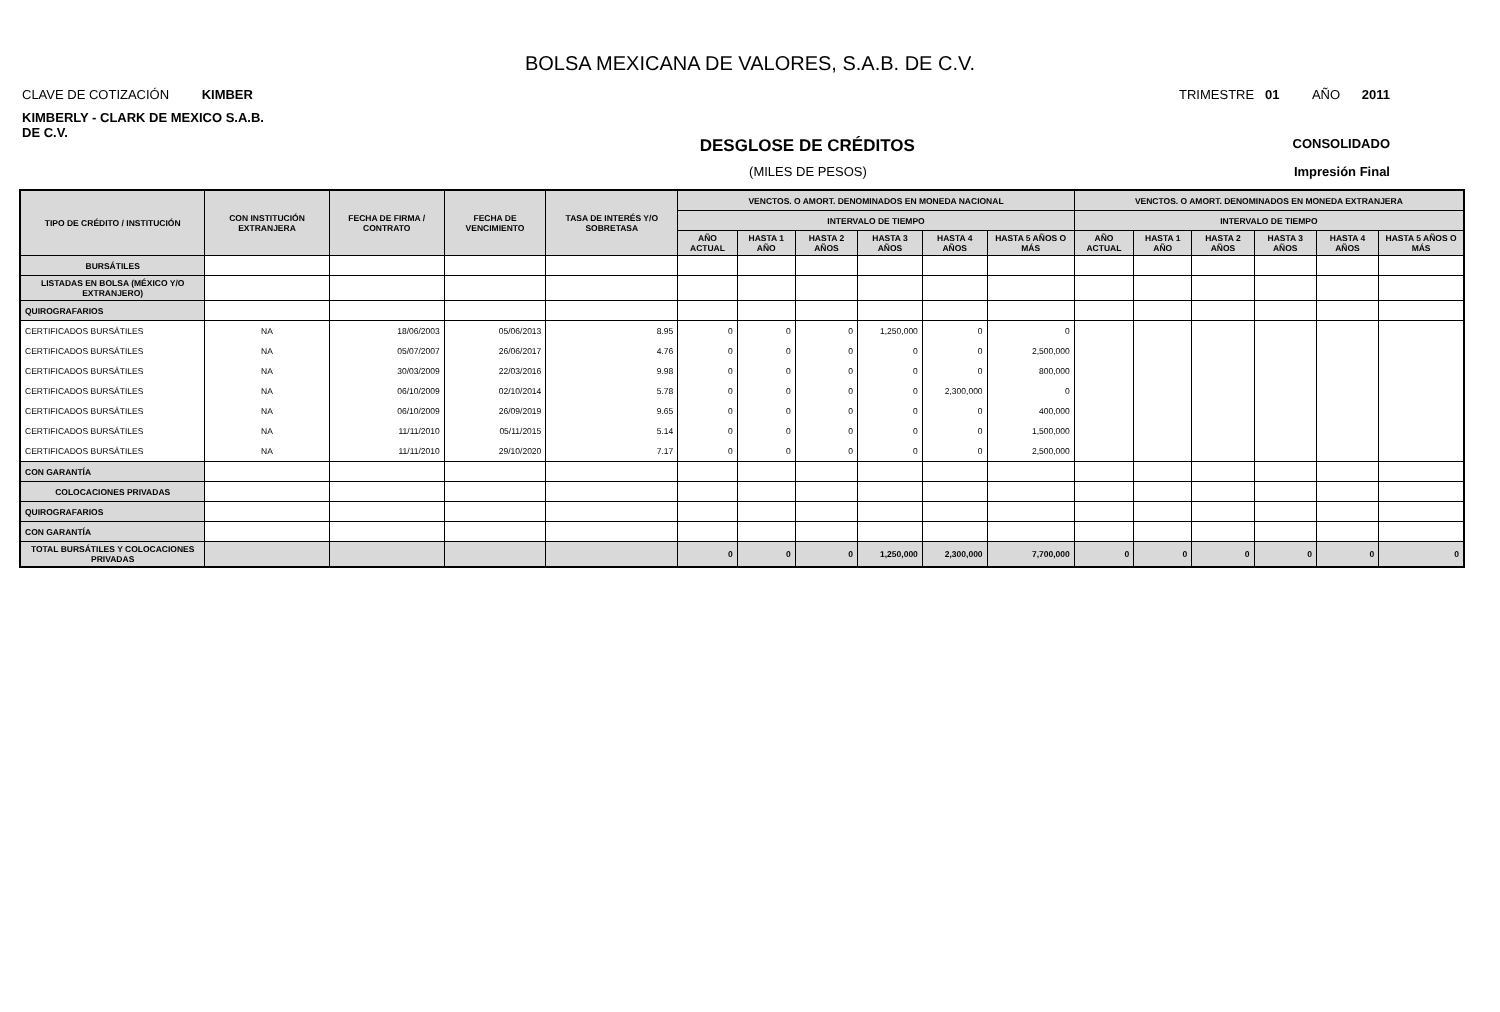BOLSA MEXICANA DE VALORES, S.A.B. DE C.V.
CLAVE DE COTIZACIÓN KIMBER TRIMESTRE 01 AÑO 2011
KIMBERLY - CLARK DE MEXICO S.A.B. DE C.V.
DESGLOSE DE CRÉDITOS CONSOLIDADO
(MILES DE PESOS) Impresión Final
| TIPO DE CRÉDITO / INSTITUCIÓN | CON INSTITUCIÓN EXTRANJERA | FECHA DE FIRMA / CONTRATO | FECHA DE VENCIMIENTO | TASA DE INTERÉS Y/O SOBRETASA | VENCTOS. O AMORT. DENOMINADOS EN MONEDA NACIONAL | | | | | | VENCTOS. O AMORT. DENOMINADOS EN MONEDA EXTRANJERA | | | | | |
| --- | --- | --- | --- | --- | --- | --- | --- | --- | --- | --- | --- | --- | --- | --- | --- | --- |
| | | | | | INTERVALO DE TIEMPO | | | | | | INTERVALO DE TIEMPO | | | | | |
| | | | | | AÑO ACTUAL | HASTA 1 AÑO | HASTA 2 AÑOS | HASTA 3 AÑOS | HASTA 4 AÑOS | HASTA 5 AÑOS O MÁS | AÑO ACTUAL | HASTA 1 AÑO | HASTA 2 AÑOS | HASTA 3 AÑOS | HASTA 4 AÑOS | HASTA 5 AÑOS O MÁS |
| BURSÁTILES | | | | | | | | | | | | | | | | |
| LISTADAS EN BOLSA (MÉXICO Y/O EXTRANJERO) | | | | | | | | | | | | | | | | |
| QUIROGRAFARIOS | | | | | | | | | | | | | | | | |
| CERTIFICADOS BURSÁTILES | NA | 18/06/2003 | 05/06/2013 | 8.95 | 0 | 0 | 0 | 1,250,000 | 0 | 0 | | | | | | |
| CERTIFICADOS BURSÁTILES | NA | 05/07/2007 | 26/06/2017 | 4.76 | 0 | 0 | 0 | 0 | 0 | 2,500,000 | | | | | | |
| CERTIFICADOS BURSÁTILES | NA | 30/03/2009 | 22/03/2016 | 9.98 | 0 | 0 | 0 | 0 | 0 | 800,000 | | | | | | |
| CERTIFICADOS BURSÁTILES | NA | 06/10/2009 | 02/10/2014 | 5.78 | 0 | 0 | 0 | 0 | 2,300,000 | 0 | | | | | | |
| CERTIFICADOS BURSÁTILES | NA | 06/10/2009 | 26/09/2019 | 9.65 | 0 | 0 | 0 | 0 | 0 | 400,000 | | | | | | |
| CERTIFICADOS BURSÁTILES | NA | 11/11/2010 | 05/11/2015 | 5.14 | 0 | 0 | 0 | 0 | 0 | 1,500,000 | | | | | | |
| CERTIFICADOS BURSÁTILES | NA | 11/11/2010 | 29/10/2020 | 7.17 | 0 | 0 | 0 | 0 | 0 | 2,500,000 | | | | | | |
| CON GARANTÍA | | | | | | | | | | | | | | | | |
| COLOCACIONES PRIVADAS | | | | | | | | | | | | | | | | |
| QUIROGRAFARIOS | | | | | | | | | | | | | | | | |
| CON GARANTÍA | | | | | | | | | | | | | | | | |
| TOTAL BURSÁTILES Y COLOCACIONES PRIVADAS | | | | | 0 | 0 | 0 | 1,250,000 | 2,300,000 | 7,700,000 | 0 | 0 | 0 | 0 | 0 | 0 |